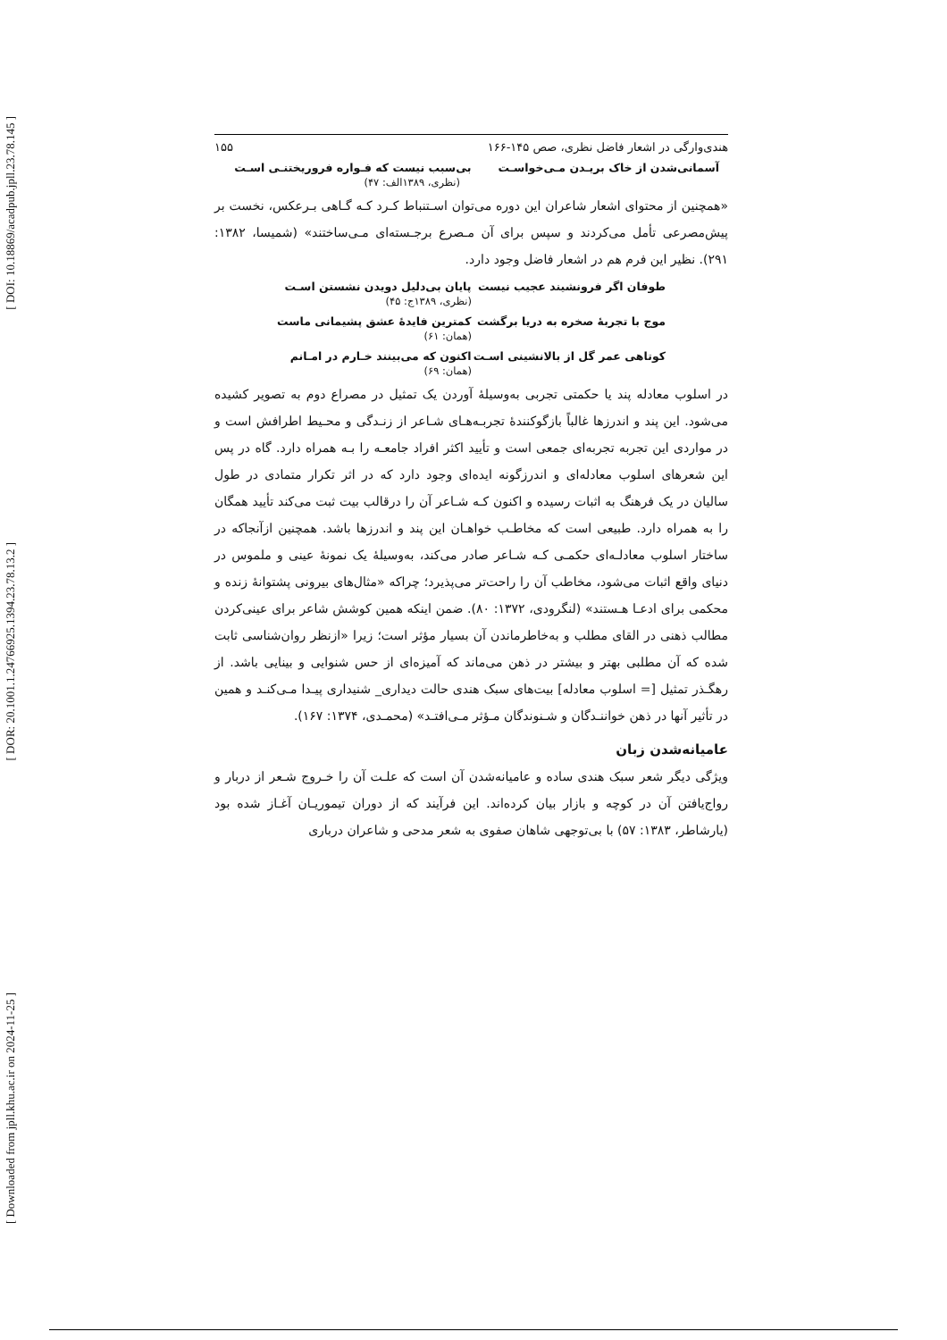[ DOI: 10.18869/acadpub.jpll.23.78.145 ]
[ DOR: 20.1001.1.24766925.1394.23.78.13.2 ]
[ Downloaded from jpll.khu.ac.ir on 2024-11-25 ]
هندی‌وارگی در اشعار فاضل نظری، صص ۱۴۵-۱۶۶ ۱۵۵
آسمانی‌شدن از خاک بریـدن مـی‌خواسـت بی‌سبب نیست که فـواره فروریختنـی اسـت
(نظری، ۱۳۸۹الف: ۴۷)
«همچنین از محتوای اشعار شاعران این دوره می‌توان اسـتنباط کـرد کـه گـاهی بـرعکس، نخست بر پیش‌مصرعی تأمل می‌کردند و سپس برای آن مـصرع برجـسته‌ای مـی‌ساختند» (شمیسا، ۱۳۸۲: ۲۹۱). نظیر این فرم هم در اشعار فاضل وجود دارد.
طوفان اگر فرونشیند عجیب نیست پایان بی‌دلیل دویدن نشستن اسـت
(نظری، ۱۳۸۹ج: ۴۵)
موج با تجربهٔ صخره به دریا برگشت کمترین فایدهٔ عشق پشیمانی ماست
(همان: ۶۱)
کوتاهی عمر گل از بالانشینی اسـت اکنون که می‌بینند خـارم در امـانم
(همان: ۶۹)
در اسلوب معادله پند یا حکمتی تجربی به‌وسیلهٔ آوردن یک تمثیل در مصراع دوم به تصویر کشیده می‌شود. این پند و اندرزها غالباً بازگوکنندهٔ تجربـه‌هـای شـاعر از زنـدگی و محـیط اطرافش است و در مواردی این تجربه تجربه‌ای جمعی است و تأیید اکثر افراد جامعـه را بـه همراه دارد. گاه در پس این شعرهای اسلوب معادله‌ای و اندرزگونه ایده‌ای وجود دارد که در اثر تکرار متمادی در طول سالیان در یک فرهنگ به اثبات رسیده و اکنون کـه شـاعر آن را درقالب بیت ثبت می‌کند تأیید همگان را به همراه دارد. طبیعی است که مخاطـب خواهـان این پند و اندرزها باشد. همچنین ازآنجاکه در ساختار اسلوب معادلـه‌ای حکمـی کـه شـاعر صادر می‌کند، به‌وسیلهٔ یک نمونهٔ عینی و ملموس در دنیای واقع اثبات می‌شود، مخاطب آن را راحت‌تر می‌پذیرد؛ چراکه «مثال‌های بیرونی پشتوانهٔ زنده و محکمی برای ادعـا هـستند» (لنگرودی، ۱۳۷۲: ۸۰). ضمن اینکه همین کوشش شاعر برای عینی‌کردن مطالب ذهنی در القای مطلب و به‌خاطرماندن آن بسیار مؤثر است؛ زیرا «ازنظر روان‌شناسی ثابت شده که آن مطلبی بهتر و بیشتر در ذهن می‌ماند که آمیزه‌ای از حس شنوایی و بینایی باشد. از رهگـذر تمثیل [= اسلوب معادله] بیت‌های سبک هندی حالت دیداری_ شنیداری پیـدا مـی‌کنـد و همین در تأثیر آنها در ذهن خواننـدگان و شـنوندگان مـؤثر مـی‌افتـد» (محمـدی، ۱۳۷۴: ۱۶۷).
عامیانه‌شدن زبان
ویژگی دیگر شعر سبک هندی ساده و عامیانه‌شدن آن است که علـت آن را خـروج شـعر از دربار و رواج‌یافتن آن در کوچه و بازار بیان کرده‌اند. این فرآیند که از دوران تیموریـان آغـاز شده بود (یارشاطر، ۱۳۸۳: ۵۷) با بی‌توجهی شاهان صفوی به شعر مدحی و شاعران درباری